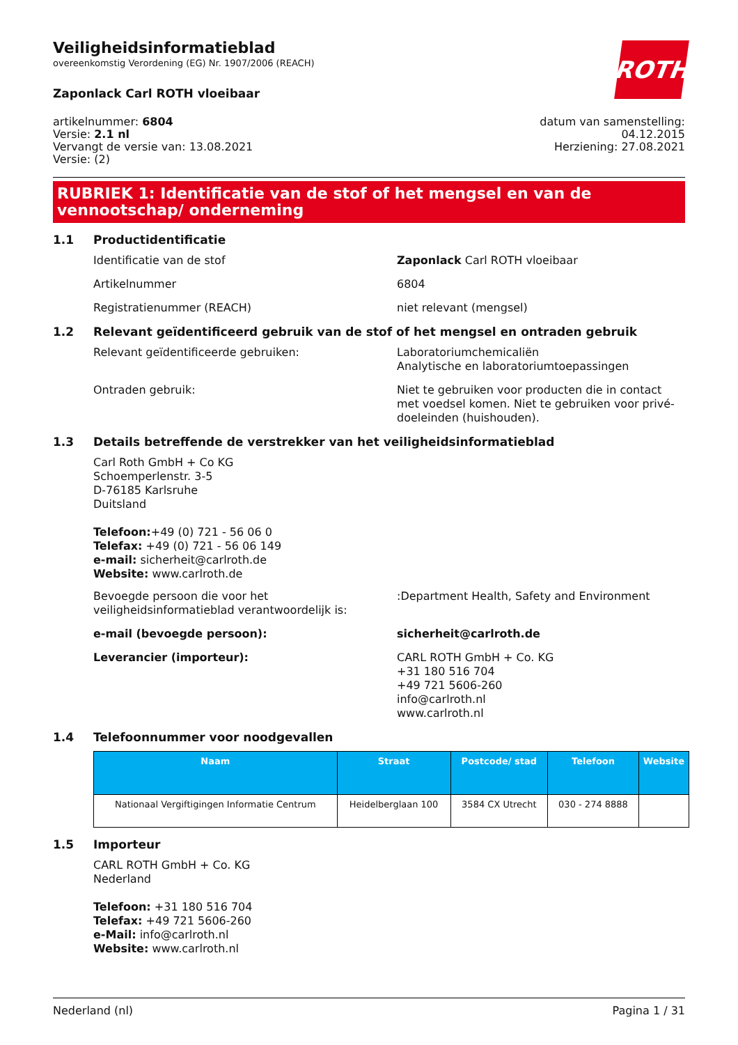Veiligheidsinformatieblad
overeenkomstig Verordening (EG) Nr. 1907/2006 (REACH)
ROTH
Zaponlack Carl ROTH vloeibaar
artikelnummer: 6804
Versie: 2.1 nl
Vervangt de versie van: 13.08.2021
Versie: (2)
datum van samenstelling:
04.12.2015
Herziening: 27.08.2021
RUBRIEK 1: Identificatie van de stof of het mengsel en van de vennootschap/ onderneming
1.1 Productidentificatie
Identificatie van de stof Zaponlack Carl ROTH vloeibaar
Artikelnummer 6804
Registratienummer (REACH) niet relevant (mengsel)
1.2 Relevant geïdentificeerd gebruik van de stof of het mengsel en ontraden gebruik
Relevant geïdentificeerde gebruiken: Laboratoriumchemicaliën
Analytische en laboratoriumtoepassingen
Ontraden gebruik: Niet te gebruiken voor producten die in contact met voedsel komen. Niet te gebruiken voor privé-doeleinden (huishouden).
1.3 Details betreffende de verstrekker van het veiligheidsinformatieblad
Carl Roth GmbH + Co KG
Schoemperlenstr. 3-5
D-76185 Karlsruhe
Duitsland
Telefoon:+49 (0) 721 - 56 06 0
Telefax: +49 (0) 721 - 56 06 149
e-mail: sicherheit@carlroth.de
Website: www.carlroth.de
Bevoegde persoon die voor het veiligheidsinformatieblad verantwoordelijk is:
:Department Health, Safety and Environment
e-mail (bevoegde persoon): sicherheit@carlroth.de
Leverancier (importeur): CARL ROTH GmbH + Co. KG
+31 180 516 704
+49 721 5606-260
info@carlroth.nl
www.carlroth.nl
1.4 Telefoonnummer voor noodgevallen
| Naam | Straat | Postcode/ stad | Telefoon | Website |
| --- | --- | --- | --- | --- |
| Nationaal Vergiftigingen Informatie Centrum | Heidelberglaan 100 | 3584 CX Utrecht | 030 - 274 8888 | |
1.5 Importeur
CARL ROTH GmbH + Co. KG
Nederland
Telefoon: +31 180 516 704
Telefax: +49 721 5606-260
e-Mail: info@carlroth.nl
Website: www.carlroth.nl
Nederland (nl) Pagina 1 / 31